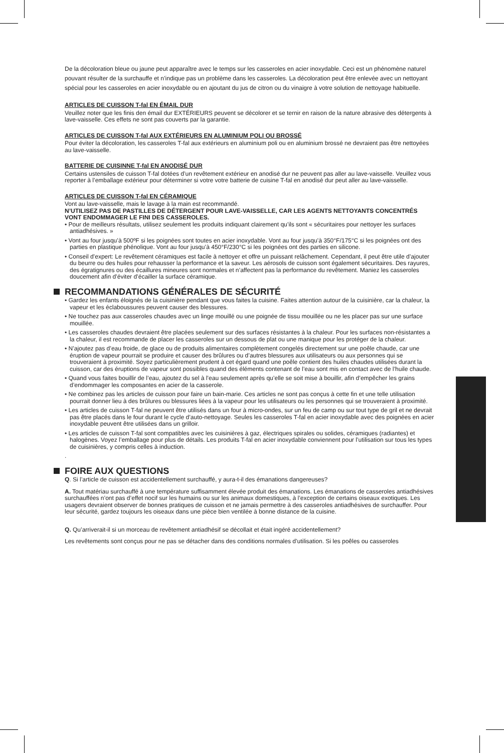De la décoloration bleue ou jaune peut apparaître avec le temps sur les casseroles en acier inoxydable. Ceci est un phénomène naturel pouvant résulter de la surchauffe et n’indique pas un problème dans les casseroles. La décoloration peut être enlevée avec un nettoyant spécial pour les casseroles en acier inoxydable ou en ajoutant du jus de citron ou du vinaigre à votre solution de nettoyage habituelle.
ARTICLES DE CUISSON T-fal EN ÉMAIL DUR
Veuillez noter que les finis den émail dur EXTÉRIEURS peuvent se décolorer et se ternir en raison de la nature abrasive des détergents à lave-vaisselle. Ces effets ne sont pas couverts par la garantie.
ARTICLES DE CUISSON T-fal AUX EXTÉRIEURS EN ALUMINIUM POLI OU BROSSÉ
Pour éviter la décoloration, les casseroles T-fal aux extérieurs en aluminium poli ou en aluminium brossé ne devraient pas être nettoyées au lave-vaisselle.
BATTERIE DE CUISINNE T-fal EN ANODISÉ DUR
Certains ustensiles de cuisson T-fal dotées d’un revêtement extérieur en anodisé dur ne peuvent pas aller au lave-vaisselle. Veuillez vous reporter à l’emballage extérieur pour déterminer si votre votre batterie de cuisine T-fal en anodisé dur peut aller au lave-vaisselle.
ARTICLES DE CUISSON T-fal EN CÉRAMIQUE
Vont au lave-vaisselle, mais le lavage à la main est recommandé.
N’UTILISEZ PAS DE PASTILLES DE DÉTERGENT POUR LAVE-VAISSELLE, CAR LES AGENTS NETTOYANTS CONCENTRÉS VONT ENDOMMAGER LE FINI DES CASSEROLES.
• Pour de meilleurs résultats, utilisez seulement les produits indiquant clairement qu’ils sont « sécuritaires pour nettoyer les surfaces antiadhésives. »
• Vont au four jusqu’à 500ºF si les poignées sont toutes en acier inoxydable. Vont au four jusqu’à 350°F/175°C si les poignées ont des parties en plastique phénolique. Vont au four jusqu’à 450°F/230°C si les poignées ont des parties en silicone.
• Conseil d’expert: Le revêtement céramiques est facile à nettoyer et offre un puissant relâchement. Cependant, il peut être utile d’ajouter du beurre ou des huiles pour rehausser la performance et la saveur. Les aérosols de cuisson sont également sécuritaires. Des rayures, des égratignures ou des écaillures mineures sont normales et n’affectent pas la performance du revêtement. Maniez les casseroles doucement afin d’éviter d’écailler la surface céramique.
RECOMMANDATIONS GÉNÉRALES DE SÉCURITÉ
• Gardez les enfants éloignés de la cuisinière pendant que vous faites la cuisine. Faites attention autour de la cuisinière, car la chaleur, la vapeur et les éclaboussures peuvent causer des blessures.
• Ne touchez pas aux casseroles chaudes avec un linge mouillé ou une poignée de tissu mouillée ou ne les placer pas sur une surface mouillée.
• Les casseroles chaudes devraient être placées seulement sur des surfaces résistantes à la chaleur. Pour les surfaces non-résistantes a la chaleur, il est recommande de placer les casseroles sur un dessous de plat ou une manique pour les protéger de la chaleur.
• N’ajoutez pas d’eau froide, de glace ou de produits alimentaires complètement congelés directement sur une poêle chaude, car une éruption de vapeur pourrait se produire et causer des brûlures ou d’autres blessures aux utilisateurs ou aux personnes qui se trouveraient à proximité. Soyez particulièrement prudent à cet égard quand une poêle contient des huiles chaudes utilisées durant la cuisson, car des éruptions de vapeur sont possibles quand des éléments contenant de l’eau sont mis en contact avec de l’huile chaude.
• Quand vous faites bouillir de l’eau, ajoutez du sel à l’eau seulement après qu’elle se soit mise à bouillir, afin d’empêcher les grains d’endommager les composantes en acier de la casserole.
• Ne combinez pas les articles de cuisson pour faire un bain-marie. Ces articles ne sont pas conçus à cette fin et une telle utilisation pourrait donner lieu à des brûlures ou blessures liées à la vapeur pour les utilisateurs ou les personnes qui se trouveraient à proximité.
• Les articles de cuisson T-fal ne peuvent être utilisés dans un four à micro-ondes, sur un feu de camp ou sur tout type de gril et ne devrait pas être placés dans le four durant le cycle d’auto-nettoyage. Seules les casseroles T-fal en acier inoxydable avec des poignées en acier inoxydable peuvent être utilisées dans un grilloir.
• Les articles de cuisson T-fal sont compatibles avec les cuisinières à gaz, électriques spirales ou solides, céramiques (radiantes) et halogènes. Voyez l’emballage pour plus de détails. Les produits T-fal en acier inoxydable conviennent pour l’utilisation sur tous les types de cuisinières, y compris celles à induction.
.
FOIRE AUX QUESTIONS
Q. Si l’article de cuisson est accidentellement surchauffé, y aura-t-il des émanations dangereuses?
A. Tout matériau surchauffé à une température suffisamment élevée produit des émanations. Les émanations de casseroles antiadhésives surchauffées n’ont pas d’effet nocif sur les humains ou sur les animaux domestiques, à l’exception de certains oiseaux exotiques. Les usagers devraient observer de bonnes pratiques de cuisson et ne jamais permettre à des casseroles antiadhésives de surchauffer. Pour leur sécurité, gardez toujours les oiseaux dans une pièce bien ventilée à bonne distance de la cuisine.
Q. Qu’arriverait-il si un morceau de revêtement antiadhésif se décollait et était ingéré accidentellement?
Les revêtements sont conçus pour ne pas se détacher dans des conditions normales d’utilisation. Si les poêles ou casseroles